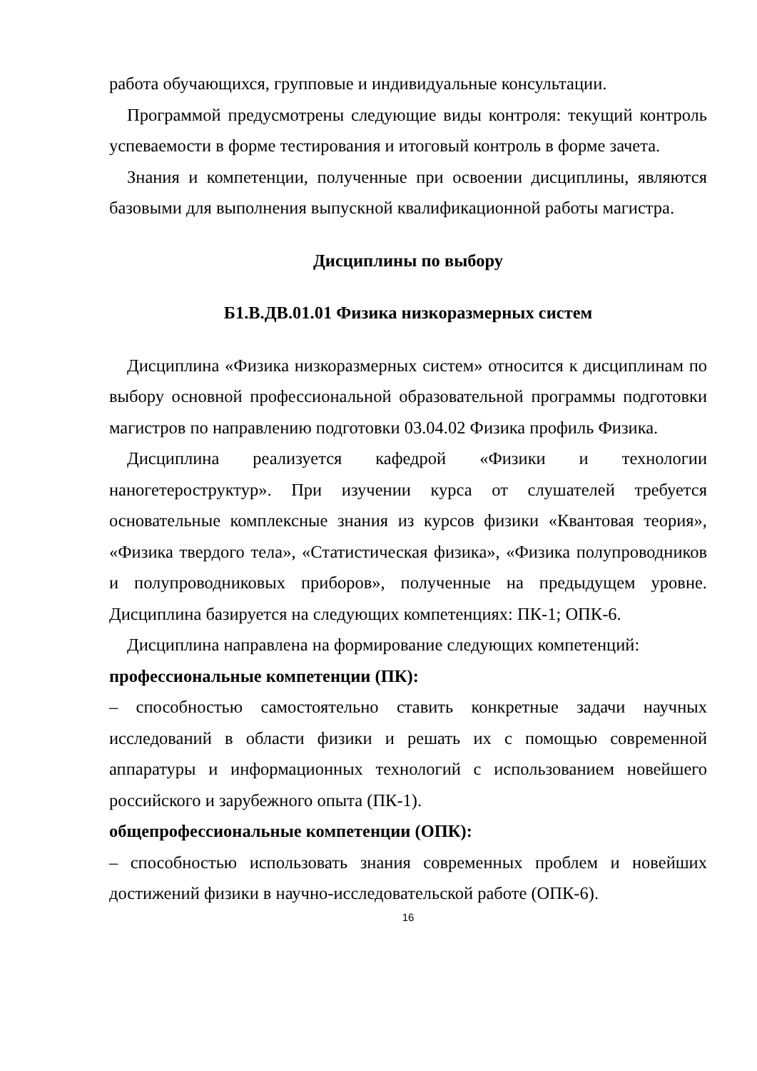работа обучающихся, групповые и индивидуальные консультации.
Программой предусмотрены следующие виды контроля: текущий контроль успеваемости в форме тестирования и итоговый контроль в форме зачета.
Знания и компетенции, полученные при освоении дисциплины, являются базовыми для выполнения выпускной квалификационной работы магистра.
Дисциплины по выбору
Б1.В.ДВ.01.01 Физика низкоразмерных систем
Дисциплина «Физика низкоразмерных систем» относится к дисциплинам по выбору основной профессиональной образовательной программы подготовки магистров по направлению подготовки 03.04.02 Физика профиль Физика.
Дисциплина реализуется кафедрой «Физики и технологии наногетероструктур». При изучении курса от слушателей требуется основательные комплексные знания из курсов физики «Квантовая теория», «Физика твердого тела», «Статистическая физика», «Физика полупроводников и полупроводниковых приборов», полученные на предыдущем уровне. Дисциплина базируется на следующих компетенциях: ПК-1; ОПК-6.
Дисциплина направлена на формирование следующих компетенций:
профессиональные компетенции (ПК):
– способностью самостоятельно ставить конкретные задачи научных исследований в области физики и решать их с помощью современной аппаратуры и информационных технологий с использованием новейшего российского и зарубежного опыта (ПК-1).
общепрофессиональные компетенции (ОПК):
– способностью использовать знания современных проблем и новейших достижений физики в научно-исследовательской работе (ОПК-6).
16